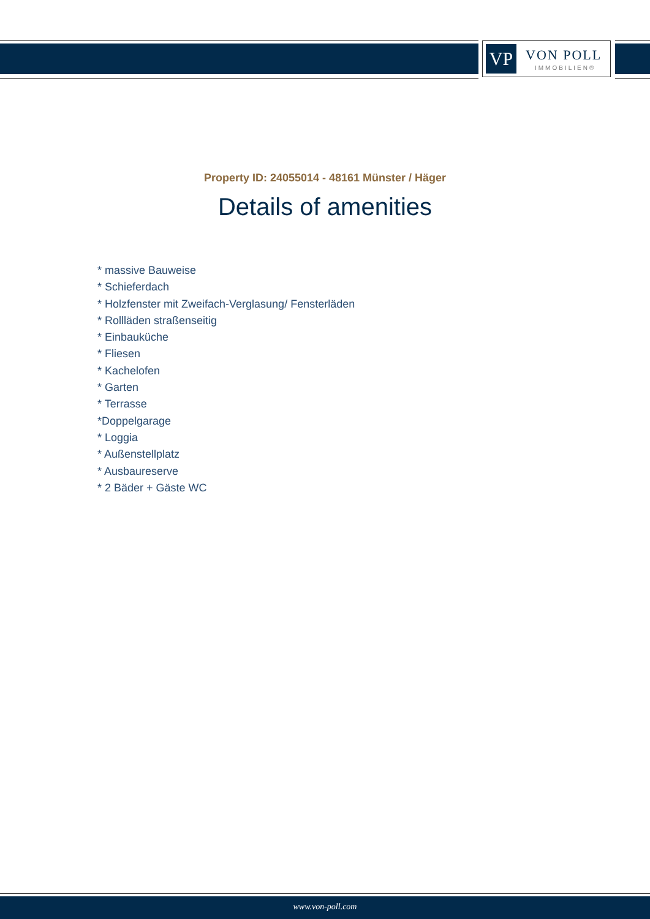VP VON POLL
IMMOBILIEN®
Property ID: 24055014 - 48161 Münster / Häger
Details of amenities
* massive Bauweise
* Schieferdach
* Holzfenster mit Zweifach-Verglasung/ Fensterläden
* Rollläden straßenseitig
* Einbauküche
* Fliesen
* Kachelofen
* Garten
* Terrasse
*Doppelgarage
* Loggia
* Außenstellplatz
* Ausbaureserve
* 2 Bäder + Gäste WC
www.von-poll.com